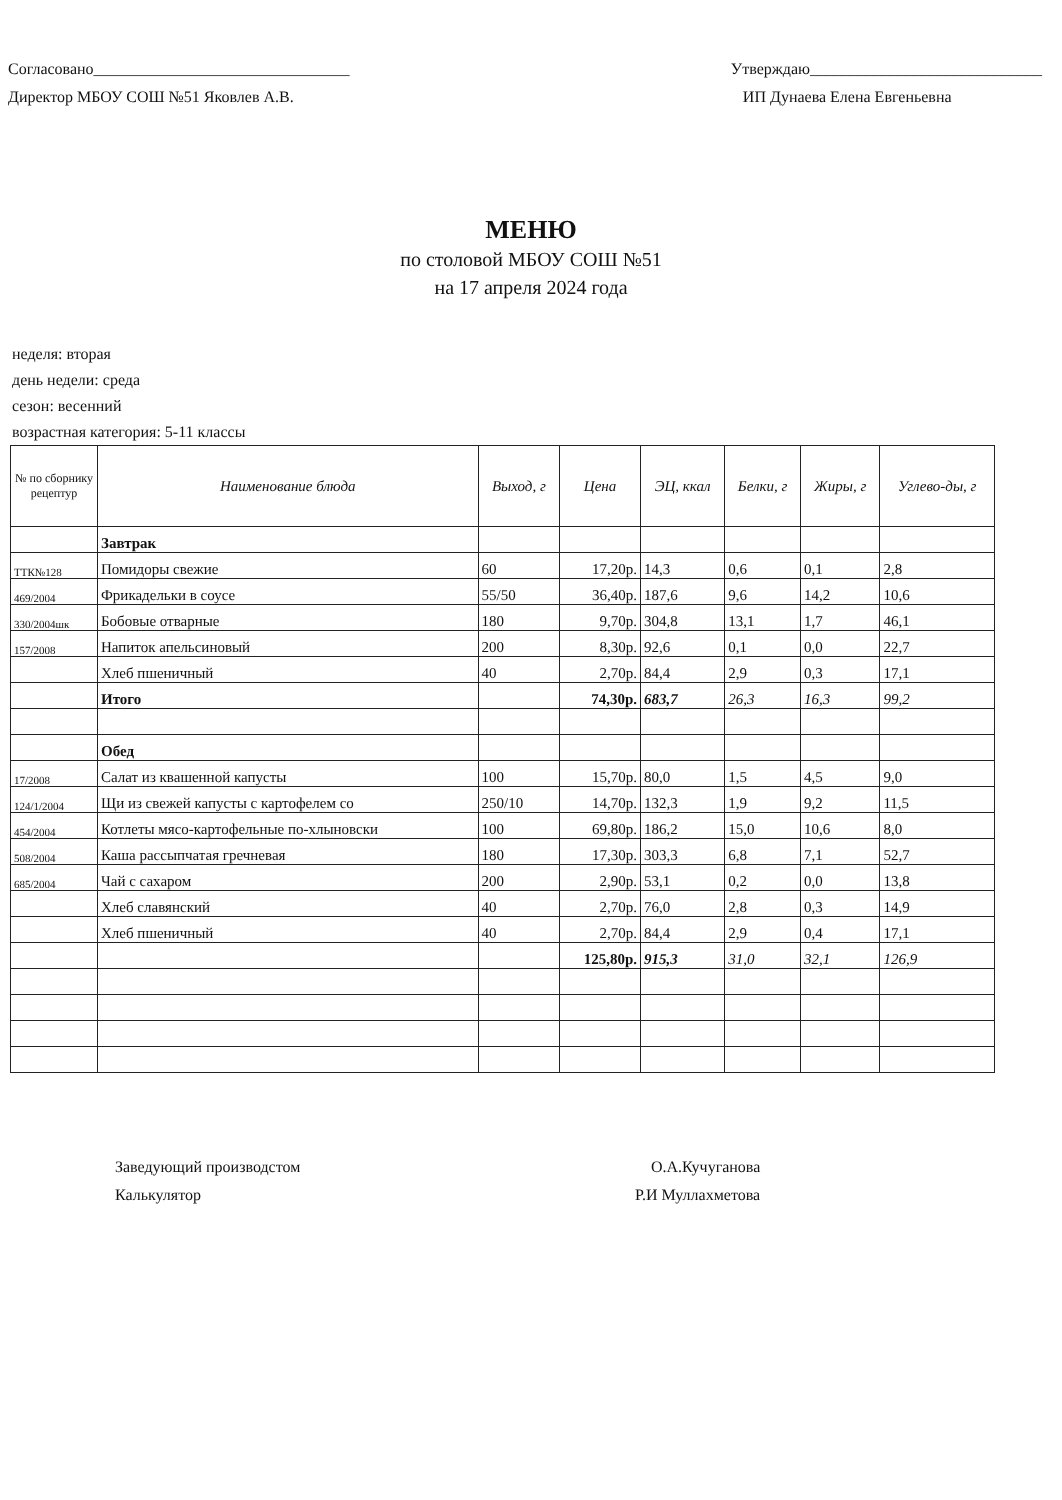Согласовано________________________________
Директор МБОУ СОШ №51 Яковлев А.В.
Утверждаю_____________________________
ИП Дунаева Елена Евгеньевна
МЕНЮ
по столовой МБОУ СОШ №51
на 17 апреля 2024 года
неделя: вторая
день недели: среда
сезон: весенний
возрастная категория: 5-11 классы
| № по сборнику рецептур | Наименование блюда | Выход, г | Цена | ЭЦ, ккал | Белки, г | Жиры, г | Углево-ды, г |
| --- | --- | --- | --- | --- | --- | --- | --- |
| | Завтрак | | | | | | |
| ТТК№128 | Помидоры свежие | 60 | 17,20р. | 14,3 | 0,6 | 0,1 | 2,8 |
| 469/2004 | Фрикадельки в соусе | 55/50 | 36,40р. | 187,6 | 9,6 | 14,2 | 10,6 |
| 330/2004шк | Бобовые отварные | 180 | 9,70р. | 304,8 | 13,1 | 1,7 | 46,1 |
| 157/2008 | Напиток апельсиновый | 200 | 8,30р. | 92,6 | 0,1 | 0,0 | 22,7 |
| | Хлеб пшеничный | 40 | 2,70р. | 84,4 | 2,9 | 0,3 | 17,1 |
| | Итого | | 74,30р. | 683,7 | 26,3 | 16,3 | 99,2 |
| | Обед | | | | | | |
| 17/2008 | Салат из квашенной капусты | 100 | 15,70р. | 80,0 | 1,5 | 4,5 | 9,0 |
| 124/1/2004 | Щи из свежей капусты с картофелем со | 250/10 | 14,70р. | 132,3 | 1,9 | 9,2 | 11,5 |
| 454/2004 | Котлеты мясо-картофельные по-хлыновски | 100 | 69,80р. | 186,2 | 15,0 | 10,6 | 8,0 |
| 508/2004 | Каша рассыпчатая гречневая | 180 | 17,30р. | 303,3 | 6,8 | 7,1 | 52,7 |
| 685/2004 | Чай с сахаром | 200 | 2,90р. | 53,1 | 0,2 | 0,0 | 13,8 |
| | Хлеб славянский | 40 | 2,70р. | 76,0 | 2,8 | 0,3 | 14,9 |
| | Хлеб пшеничный | 40 | 2,70р. | 84,4 | 2,9 | 0,4 | 17,1 |
| | | | 125,80р. | 915,3 | 31,0 | 32,1 | 126,9 |
Заведующий производстом
Калькулятор
О.А.Кучуганова
Р.И Муллахметова